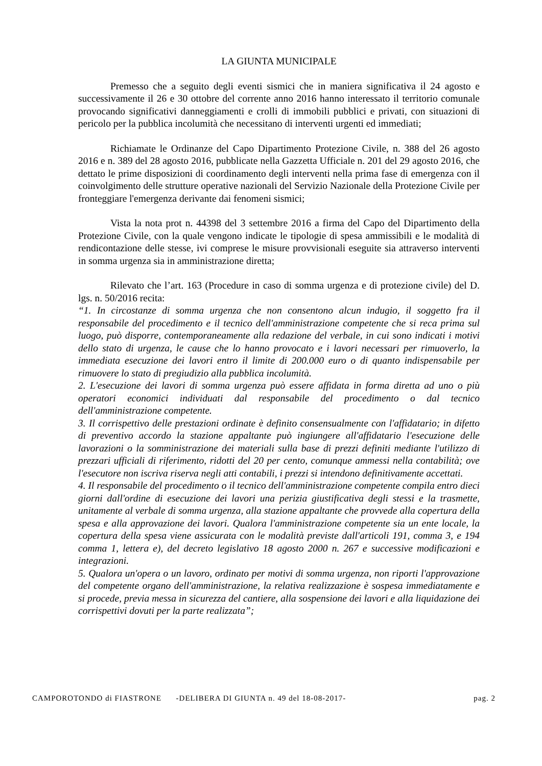LA GIUNTA MUNICIPALE
Premesso che a seguito degli eventi sismici che in maniera significativa il 24 agosto e successivamente il 26 e 30 ottobre del corrente anno 2016 hanno interessato il territorio comunale provocando significativi danneggiamenti e crolli di immobili pubblici e privati, con situazioni di pericolo per la pubblica incolumità che necessitano di interventi urgenti ed immediati;
Richiamate le Ordinanze del Capo Dipartimento Protezione Civile, n. 388 del 26 agosto 2016 e n. 389 del 28 agosto 2016, pubblicate nella Gazzetta Ufficiale n. 201 del 29 agosto 2016, che dettato le prime disposizioni di coordinamento degli interventi nella prima fase di emergenza con il coinvolgimento delle strutture operative nazionali del Servizio Nazionale della Protezione Civile per fronteggiare l'emergenza derivante dai fenomeni sismici;
Vista la nota prot n. 44398 del 3 settembre 2016 a firma del Capo del Dipartimento della Protezione Civile, con la quale vengono indicate le tipologie di spesa ammissibili e le modalità di rendicontazione delle stesse, ivi comprese le misure provvisionali eseguite sia attraverso interventi in somma urgenza sia in amministrazione diretta;
Rilevato che l’art. 163 (Procedure in caso di somma urgenza e di protezione civile) del D. lgs. n. 50/2016 recita:
“1. In circostanze di somma urgenza che non consentono alcun indugio, il soggetto fra il responsabile del procedimento e il tecnico dell'amministrazione competente che si reca prima sul luogo, può disporre, contemporaneamente alla redazione del verbale, in cui sono indicati i motivi dello stato di urgenza, le cause che lo hanno provocato e i lavori necessari per rimuoverlo, la immediata esecuzione dei lavori entro il limite di 200.000 euro o di quanto indispensabile per rimuovere lo stato di pregiudizio alla pubblica incolumità.
2. L'esecuzione dei lavori di somma urgenza può essere affidata in forma diretta ad uno o più operatori economici individuati dal responsabile del procedimento o dal tecnico dell'amministrazione competente.
3. Il corrispettivo delle prestazioni ordinate è definito consensualmente con l'affidatario; in difetto di preventivo accordo la stazione appaltante può ingiungere all'affidatario l'esecuzione delle lavorazioni o la somministrazione dei materiali sulla base di prezzi definiti mediante l'utilizzo di prezzari ufficiali di riferimento, ridotti del 20 per cento, comunque ammessi nella contabilità; ove l'esecutore non iscriva riserva negli atti contabili, i prezzi si intendono definitivamente accettati.
4. Il responsabile del procedimento o il tecnico dell'amministrazione competente compila entro dieci giorni dall'ordine di esecuzione dei lavori una perizia giustificativa degli stessi e la trasmette, unitamente al verbale di somma urgenza, alla stazione appaltante che provvede alla copertura della spesa e alla approvazione dei lavori. Qualora l'amministrazione competente sia un ente locale, la copertura della spesa viene assicurata con le modalità previste dall'articoli 191, comma 3, e 194 comma 1, lettera e), del decreto legislativo 18 agosto 2000 n. 267 e successive modificazioni e integrazioni.
5. Qualora un'opera o un lavoro, ordinato per motivi di somma urgenza, non riporti l'approvazione del competente organo dell'amministrazione, la relativa realizzazione è sospesa immediatamente e si procede, previa messa in sicurezza del cantiere, alla sospensione dei lavori e alla liquidazione dei corrispettivi dovuti per la parte realizzata”;
CAMPOROTONDO di FIASTRONE -DELIBERA DI GIUNTA n. 49 del 18-08-2017- pag. 2